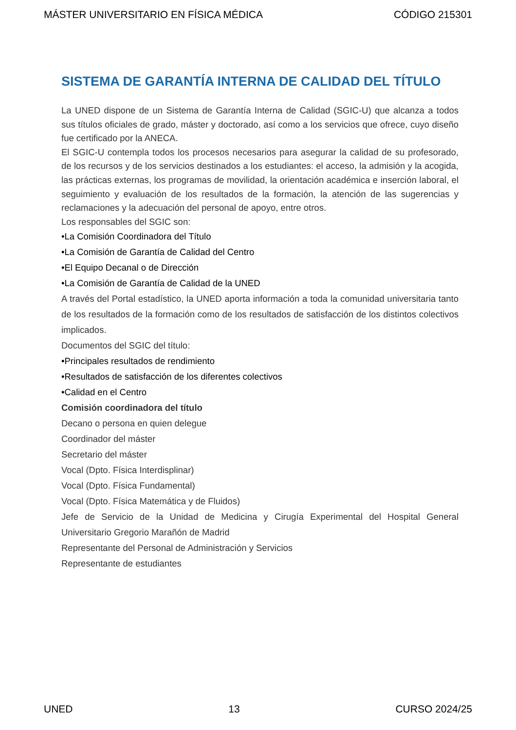MÁSTER UNIVERSITARIO EN FÍSICA MÉDICA CÓDIGO 215301
SISTEMA DE GARANTÍA INTERNA DE CALIDAD DEL TÍTULO
La UNED dispone de un Sistema de Garantía Interna de Calidad (SGIC-U) que alcanza a todos sus títulos oficiales de grado, máster y doctorado, así como a los servicios que ofrece, cuyo diseño fue certificado por la ANECA.
El SGIC-U contempla todos los procesos necesarios para asegurar la calidad de su profesorado, de los recursos y de los servicios destinados a los estudiantes: el acceso, la admisión y la acogida, las prácticas externas, los programas de movilidad, la orientación académica e inserción laboral, el seguimiento y evaluación de los resultados de la formación, la atención de las sugerencias y reclamaciones y la adecuación del personal de apoyo, entre otros.
Los responsables del SGIC son:
•La Comisión Coordinadora del Título
•La Comisión de Garantía de Calidad del Centro
•El Equipo Decanal o de Dirección
•La Comisión de Garantía de Calidad de la UNED
A través del Portal estadístico, la UNED aporta información a toda la comunidad universitaria tanto de los resultados de la formación como de los resultados de satisfacción de los distintos colectivos implicados.
Documentos del SGIC del título:
•Principales resultados de rendimiento
•Resultados de satisfacción de los diferentes colectivos
•Calidad en el Centro
Comisión coordinadora del título
Decano o persona en quien delegue
Coordinador del máster
Secretario del máster
Vocal (Dpto. Física Interdisplinar)
Vocal (Dpto. Física Fundamental)
Vocal (Dpto. Física Matemática y de Fluidos)
Jefe de Servicio de la Unidad de Medicina y Cirugía Experimental del Hospital General Universitario Gregorio Marañón de Madrid
Representante del Personal de Administración y Servicios
Representante de estudiantes
UNED 13 CURSO 2024/25